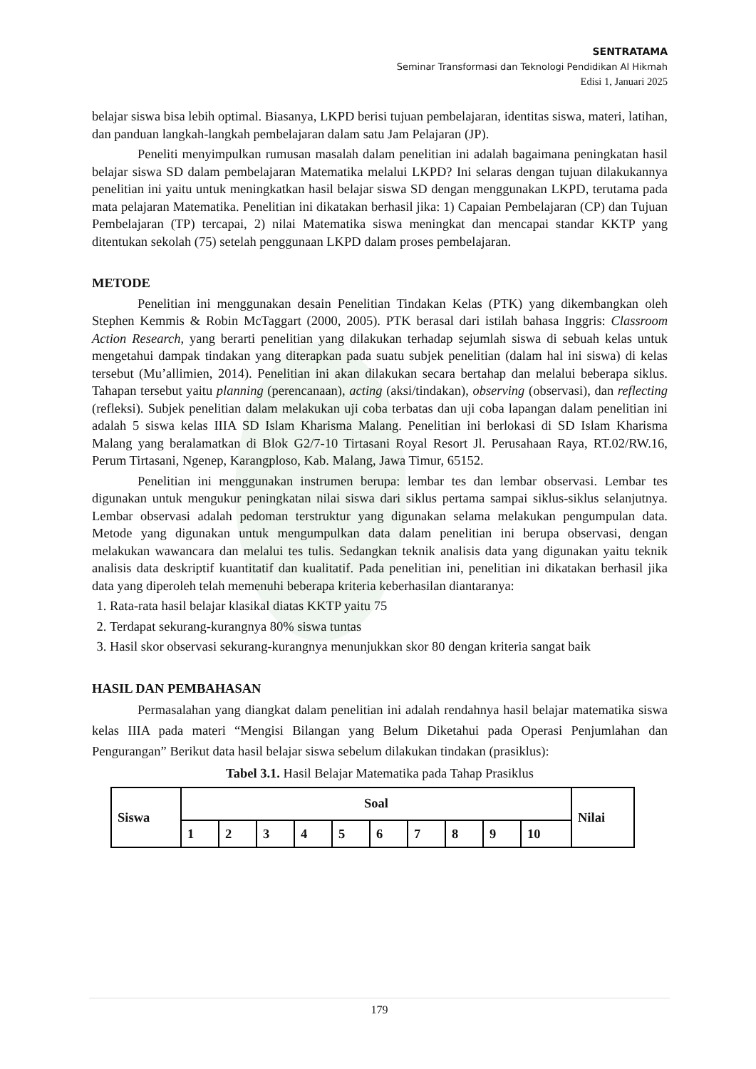SENTRATAMA
Seminar Transformasi dan Teknologi Pendidikan Al Hikmah
Edisi 1, Januari 2025
belajar siswa bisa lebih optimal. Biasanya, LKPD berisi tujuan pembelajaran, identitas siswa, materi, latihan, dan panduan langkah-langkah pembelajaran dalam satu Jam Pelajaran (JP).
Peneliti menyimpulkan rumusan masalah dalam penelitian ini adalah bagaimana peningkatan hasil belajar siswa SD dalam pembelajaran Matematika melalui LKPD? Ini selaras dengan tujuan dilakukannya penelitian ini yaitu untuk meningkatkan hasil belajar siswa SD dengan menggunakan LKPD, terutama pada mata pelajaran Matematika. Penelitian ini dikatakan berhasil jika: 1) Capaian Pembelajaran (CP) dan Tujuan Pembelajaran (TP) tercapai, 2) nilai Matematika siswa meningkat dan mencapai standar KKTP yang ditentukan sekolah (75) setelah penggunaan LKPD dalam proses pembelajaran.
METODE
Penelitian ini menggunakan desain Penelitian Tindakan Kelas (PTK) yang dikembangkan oleh Stephen Kemmis & Robin McTaggart (2000, 2005). PTK berasal dari istilah bahasa Inggris: Classroom Action Research, yang berarti penelitian yang dilakukan terhadap sejumlah siswa di sebuah kelas untuk mengetahui dampak tindakan yang diterapkan pada suatu subjek penelitian (dalam hal ini siswa) di kelas tersebut (Mu’allimien, 2014). Penelitian ini akan dilakukan secara bertahap dan melalui beberapa siklus. Tahapan tersebut yaitu planning (perencanaan), acting (aksi/tindakan), observing (observasi), dan reflecting (refleksi). Subjek penelitian dalam melakukan uji coba terbatas dan uji coba lapangan dalam penelitian ini adalah 5 siswa kelas IIIA SD Islam Kharisma Malang. Penelitian ini berlokasi di SD Islam Kharisma Malang yang beralamatkan di Blok G2/7-10 Tirtasani Royal Resort Jl. Perusahaan Raya, RT.02/RW.16, Perum Tirtasani, Ngenep, Karangploso, Kab. Malang, Jawa Timur, 65152.
Penelitian ini menggunakan instrumen berupa: lembar tes dan lembar observasi. Lembar tes digunakan untuk mengukur peningkatan nilai siswa dari siklus pertama sampai siklus-siklus selanjutnya. Lembar observasi adalah pedoman terstruktur yang digunakan selama melakukan pengumpulan data. Metode yang digunakan untuk mengumpulkan data dalam penelitian ini berupa observasi, dengan melakukan wawancara dan melalui tes tulis. Sedangkan teknik analisis data yang digunakan yaitu teknik analisis data deskriptif kuantitatif dan kualitatif. Pada penelitian ini, penelitian ini dikatakan berhasil jika data yang diperoleh telah memenuhi beberapa kriteria keberhasilan diantaranya:
1. Rata-rata hasil belajar klasikal diatas KKTP yaitu 75
2. Terdapat sekurang-kurangnya 80% siswa tuntas
3. Hasil skor observasi sekurang-kurangnya menunjukkan skor 80 dengan kriteria sangat baik
HASIL DAN PEMBAHASAN
Permasalahan yang diangkat dalam penelitian ini adalah rendahnya hasil belajar matematika siswa kelas IIIA pada materi “Mengisi Bilangan yang Belum Diketahui pada Operasi Penjumlahan dan Pengurangan” Berikut data hasil belajar siswa sebelum dilakukan tindakan (prasiklus):
Tabel 3.1. Hasil Belajar Matematika pada Tahap Prasiklus
| Siswa | Soal | | | | | | | | | | Nilai |
| --- | --- | --- | --- | --- | --- | --- | --- | --- | --- | --- | --- |
| | 1 | 2 | 3 | 4 | 5 | 6 | 7 | 8 | 9 | 10 | |
179